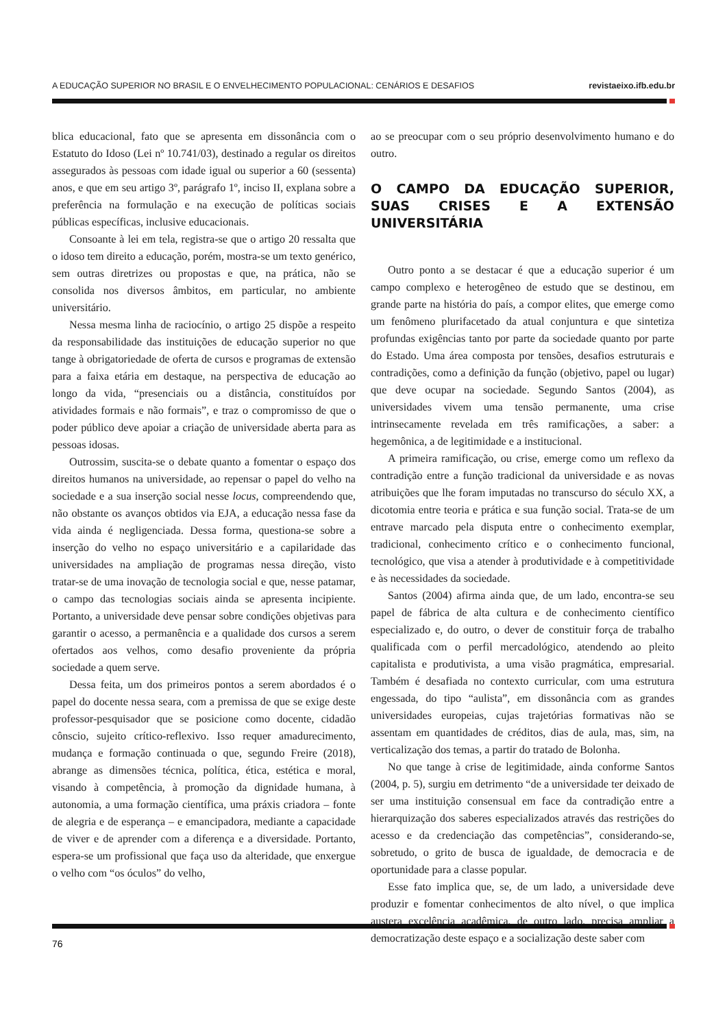A EDUCAÇÃO SUPERIOR NO BRASIL E O ENVELHECIMENTO POPULACIONAL: CENÁRIOS E DESAFIOS revistaeixo.ifb.edu.br
blica educacional, fato que se apresenta em dissonância com o Estatuto do Idoso (Lei nº 10.741/03), destinado a regular os direitos assegurados às pessoas com idade igual ou superior a 60 (sessenta) anos, e que em seu artigo 3º, parágrafo 1º, inciso II, explana sobre a preferência na formulação e na execução de políticas sociais públicas específicas, inclusive educacionais.
Consoante à lei em tela, registra-se que o artigo 20 ressalta que o idoso tem direito a educação, porém, mostra-se um texto genérico, sem outras diretrizes ou propostas e que, na prática, não se consolida nos diversos âmbitos, em particular, no ambiente universitário.
Nessa mesma linha de raciocínio, o artigo 25 dispõe a respeito da responsabilidade das instituições de educação superior no que tange à obrigatoriedade de oferta de cursos e programas de extensão para a faixa etária em destaque, na perspectiva de educação ao longo da vida, “presenciais ou a distância, constituídos por atividades formais e não formais”, e traz o compromisso de que o poder público deve apoiar a criação de universidade aberta para as pessoas idosas.
Outrossim, suscita-se o debate quanto a fomentar o espaço dos direitos humanos na universidade, ao repensar o papel do velho na sociedade e a sua inserção social nesse locus, compreendendo que, não obstante os avanços obtidos via EJA, a educação nessa fase da vida ainda é negligenciada. Dessa forma, questiona-se sobre a inserção do velho no espaço universitário e a capilaridade das universidades na ampliação de programas nessa direção, visto tratar-se de uma inovação de tecnologia social e que, nesse patamar, o campo das tecnologias sociais ainda se apresenta incipiente. Portanto, a universidade deve pensar sobre condições objetivas para garantir o acesso, a permanência e a qualidade dos cursos a serem ofertados aos velhos, como desafio proveniente da própria sociedade a quem serve.
Dessa feita, um dos primeiros pontos a serem abordados é o papel do docente nessa seara, com a premissa de que se exige deste professor-pesquisador que se posicione como docente, cidadão cônscio, sujeito crítico-reflexivo. Isso requer amadurecimento, mudança e formação continuada o que, segundo Freire (2018), abrange as dimensões técnica, política, ética, estética e moral, visando à competência, à promoção da dignidade humana, à autonomia, a uma formação científica, uma práxis criadora – fonte de alegria e de esperança – e emancipadora, mediante a capacidade de viver e de aprender com a diferença e a diversidade. Portanto, espera-se um profissional que faça uso da alteridade, que enxergue o velho com “os óculos” do velho,
ao se preocupar com o seu próprio desenvolvimento humano e do outro.
O CAMPO DA EDUCAÇÃO SUPERIOR, SUAS CRISES E A EXTENSÃO UNIVERSITÁRIA
Outro ponto a se destacar é que a educação superior é um campo complexo e heterogêneo de estudo que se destinou, em grande parte na história do país, a compor elites, que emerge como um fenômeno plurifacetado da atual conjuntura e que sintetiza profundas exigências tanto por parte da sociedade quanto por parte do Estado. Uma área composta por tensões, desafios estruturais e contradições, como a definição da função (objetivo, papel ou lugar) que deve ocupar na sociedade. Segundo Santos (2004), as universidades vivem uma tensão permanente, uma crise intrinsecamente revelada em três ramificações, a saber: a hegemônica, a de legitimidade e a institucional.
A primeira ramificação, ou crise, emerge como um reflexo da contradição entre a função tradicional da universidade e as novas atribuições que lhe foram imputadas no transcurso do século XX, a dicotomia entre teoria e prática e sua função social. Trata-se de um entrave marcado pela disputa entre o conhecimento exemplar, tradicional, conhecimento crítico e o conhecimento funcional, tecnológico, que visa a atender à produtividade e à competitividade e às necessidades da sociedade.
Santos (2004) afirma ainda que, de um lado, encontra-se seu papel de fábrica de alta cultura e de conhecimento científico especializado e, do outro, o dever de constituir força de trabalho qualificada com o perfil mercadológico, atendendo ao pleito capitalista e produtivista, a uma visão pragmática, empresarial. Também é desafiada no contexto curricular, com uma estrutura engessada, do tipo “aulista”, em dissonância com as grandes universidades europeias, cujas trajetórias formativas não se assentam em quantidades de créditos, dias de aula, mas, sim, na verticalização dos temas, a partir do tratado de Bolonha.
No que tange à crise de legitimidade, ainda conforme Santos (2004, p. 5), surgiu em detrimento “de a universidade ter deixado de ser uma instituição consensual em face da contradição entre a hierarquização dos saberes especializados através das restrições do acesso e da credenciação das competências”, considerando-se, sobretudo, o grito de busca de igualdade, de democracia e de oportunidade para a classe popular.
Esse fato implica que, se, de um lado, a universidade deve produzir e fomentar conhecimentos de alto nível, o que implica austera excelência acadêmica, de outro lado, precisa ampliar a democratização deste espaço e a socialização deste saber com
76